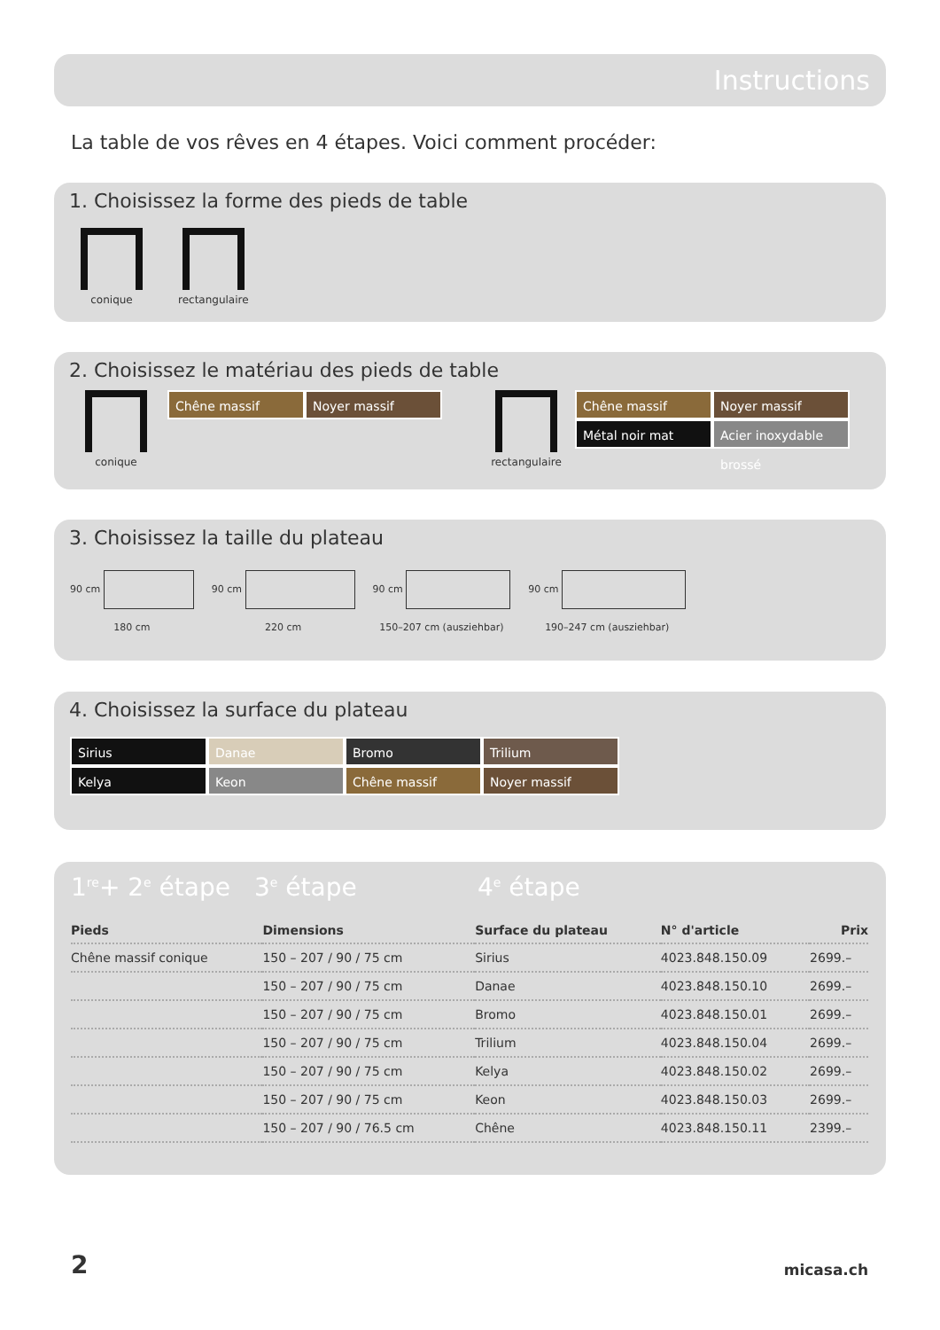Instructions
La table de vos rêves en 4 étapes. Voici comment procéder:
1. Choisissez la forme des pieds de table
conique rectangulaire
2. Choisissez le matériau des pieds de table
conique
Chêne massif Noyer massif
rectangulaire
Chêne massif Noyer massif
Métal noir mat Acier inoxydable brossé
3. Choisissez la taille du plateau
90 cm
180 cm
90 cm
220 cm
90 cm
150–207 cm (ausziehbar)
90 cm
190–247 cm (ausziehbar)
4. Choisissez la surface du plateau
Sirius Danae Bromo Trilium
Kelya Keon Chêne massif Noyer massif
1<sup>re</sup>+ 2<sup>e</sup> étape 3<sup>e</sup> étape 4<sup>e</sup> étape
| Pieds | Dimensions | Surface du plateau | N° d'article | Prix |
| --- | --- | --- | --- | --- |
| Chêne massif conique | 150 – 207 / 90 / 75 cm | Sirius | 4023.848.150.09 | 2699.– |
| | 150 – 207 / 90 / 75 cm | Danae | 4023.848.150.10 | 2699.– |
| | 150 – 207 / 90 / 75 cm | Bromo | 4023.848.150.01 | 2699.– |
| | 150 – 207 / 90 / 75 cm | Trilium | 4023.848.150.04 | 2699.– |
| | 150 – 207 / 90 / 75 cm | Kelya | 4023.848.150.02 | 2699.– |
| | 150 – 207 / 90 / 75 cm | Keon | 4023.848.150.03 | 2699.– |
| | 150 – 207 / 90 / 76.5 cm | Chêne | 4023.848.150.11 | 2399.– |
2 micasa.ch